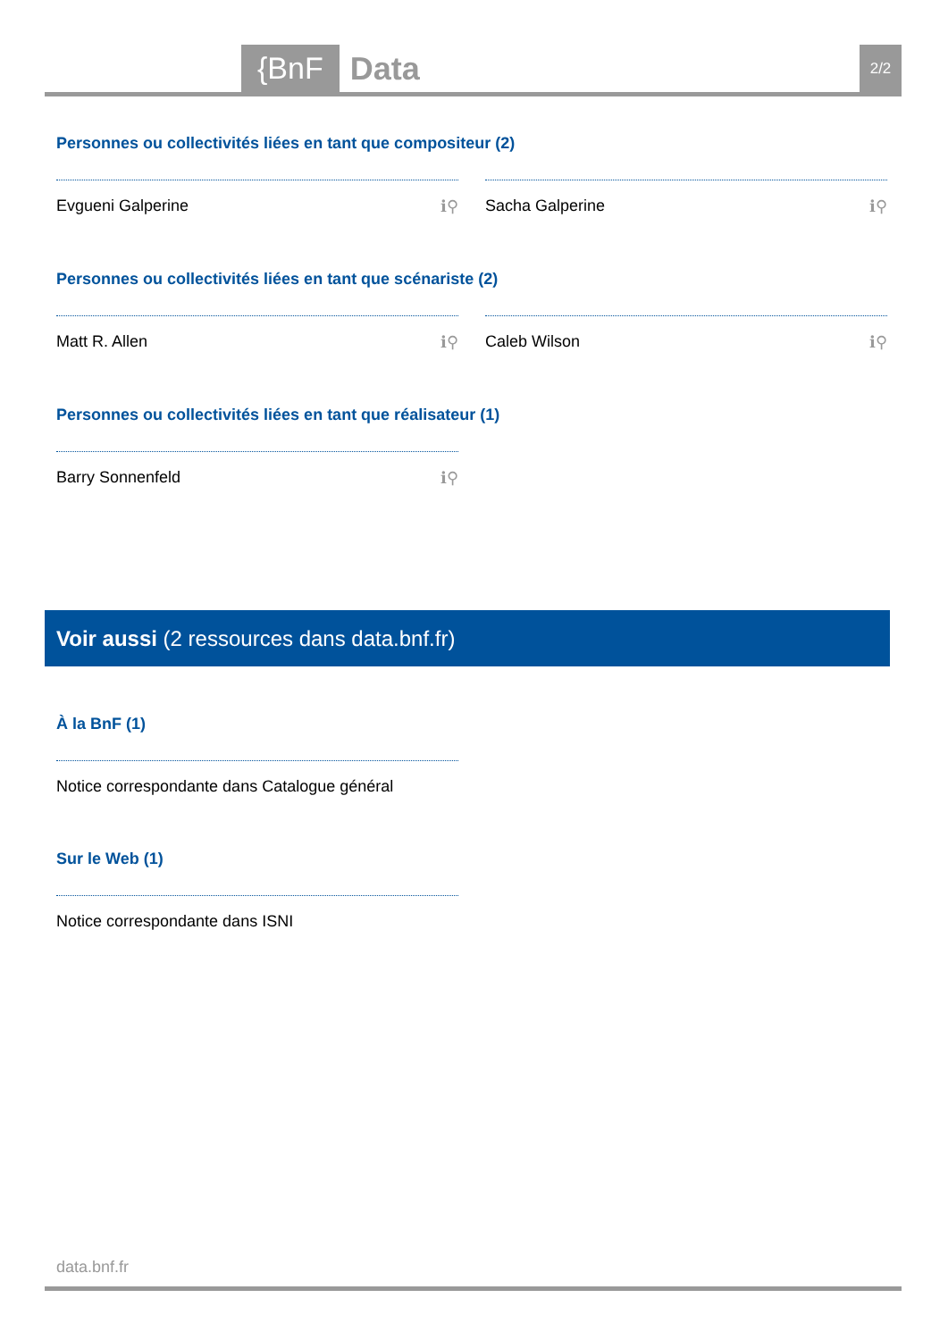{BnF Data 2/2
Personnes ou collectivités liées en tant que compositeur (2)
Evgueni Galperine ℹ⚲ Sacha Galperine ℹ⚲
Personnes ou collectivités liées en tant que scénariste (2)
Matt R. Allen ℹ⚲ Caleb Wilson ℹ⚲
Personnes ou collectivités liées en tant que réalisateur (1)
Barry Sonnenfeld ℹ⚲
Voir aussi (2 ressources dans data.bnf.fr)
À la BnF (1)
Notice correspondante dans Catalogue général
Sur le Web (1)
Notice correspondante dans ISNI
data.bnf.fr